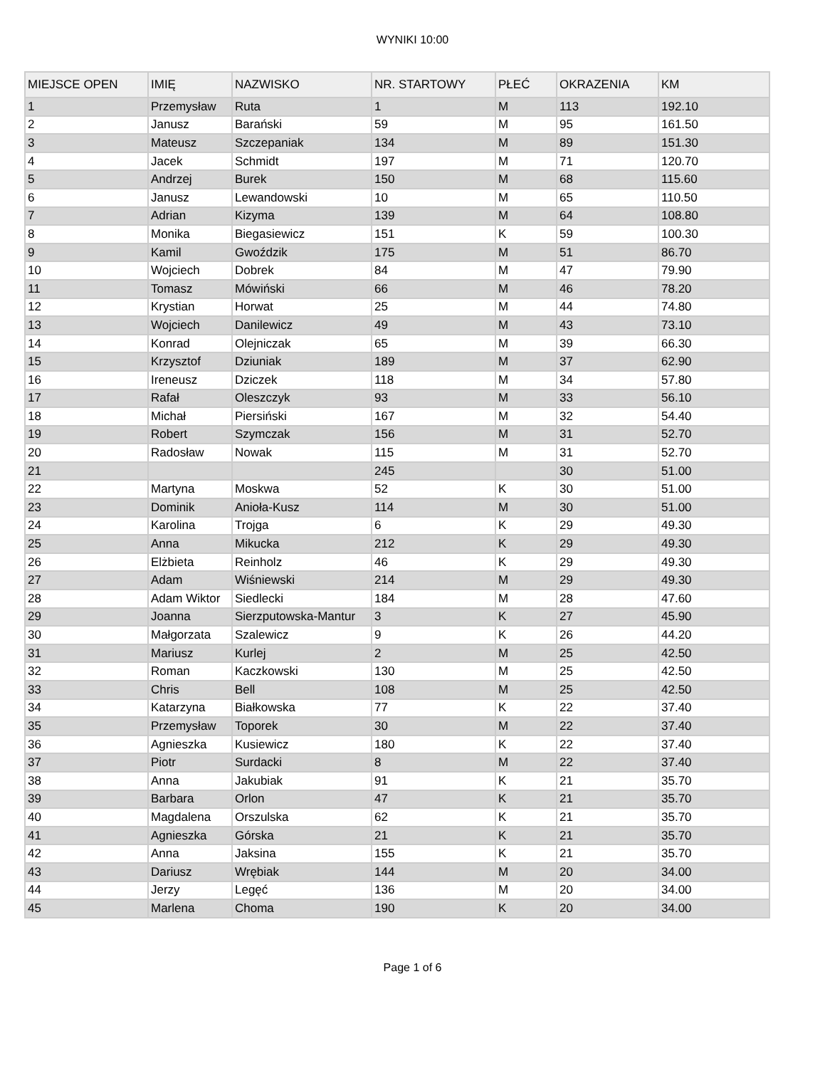WYNIKI 10:00
| MIEJSCE OPEN | IMIĘ | NAZWISKO | NR. STARTOWY | PŁEĆ | OKRAZENIA | KM |
| --- | --- | --- | --- | --- | --- | --- |
| 1 | Przemysław | Ruta | 1 | M | 113 | 192.10 |
| 2 | Janusz | Barański | 59 | M | 95 | 161.50 |
| 3 | Mateusz | Szczepaniak | 134 | M | 89 | 151.30 |
| 4 | Jacek | Schmidt | 197 | M | 71 | 120.70 |
| 5 | Andrzej | Burek | 150 | M | 68 | 115.60 |
| 6 | Janusz | Lewandowski | 10 | M | 65 | 110.50 |
| 7 | Adrian | Kizyma | 139 | M | 64 | 108.80 |
| 8 | Monika | Biegasiewicz | 151 | K | 59 | 100.30 |
| 9 | Kamil | Gwoździk | 175 | M | 51 | 86.70 |
| 10 | Wojciech | Dobrek | 84 | M | 47 | 79.90 |
| 11 | Tomasz | Mówiński | 66 | M | 46 | 78.20 |
| 12 | Krystian | Horwat | 25 | M | 44 | 74.80 |
| 13 | Wojciech | Danilewicz | 49 | M | 43 | 73.10 |
| 14 | Konrad | Olejniczak | 65 | M | 39 | 66.30 |
| 15 | Krzysztof | Dziuniak | 189 | M | 37 | 62.90 |
| 16 | Ireneusz | Dziczek | 118 | M | 34 | 57.80 |
| 17 | Rafał | Oleszczyk | 93 | M | 33 | 56.10 |
| 18 | Michał | Piersiński | 167 | M | 32 | 54.40 |
| 19 | Robert | Szymczak | 156 | M | 31 | 52.70 |
| 20 | Radosław | Nowak | 115 | M | 31 | 52.70 |
| 21 | | | 245 | | 30 | 51.00 |
| 22 | Martyna | Moskwa | 52 | K | 30 | 51.00 |
| 23 | Dominik | Anioła-Kusz | 114 | M | 30 | 51.00 |
| 24 | Karolina | Trojga | 6 | K | 29 | 49.30 |
| 25 | Anna | Mikucka | 212 | K | 29 | 49.30 |
| 26 | Elżbieta | Reinholz | 46 | K | 29 | 49.30 |
| 27 | Adam | Wiśniewski | 214 | M | 29 | 49.30 |
| 28 | Adam Wiktor | Siedlecki | 184 | M | 28 | 47.60 |
| 29 | Joanna | Sierzputowska-Mantur | 3 | K | 27 | 45.90 |
| 30 | Małgorzata | Szalewicz | 9 | K | 26 | 44.20 |
| 31 | Mariusz | Kurlej | 2 | M | 25 | 42.50 |
| 32 | Roman | Kaczkowski | 130 | M | 25 | 42.50 |
| 33 | Chris | Bell | 108 | M | 25 | 42.50 |
| 34 | Katarzyna | Białkowska | 77 | K | 22 | 37.40 |
| 35 | Przemysław | Toporek | 30 | M | 22 | 37.40 |
| 36 | Agnieszka | Kusiewicz | 180 | K | 22 | 37.40 |
| 37 | Piotr | Surdacki | 8 | M | 22 | 37.40 |
| 38 | Anna | Jakubiak | 91 | K | 21 | 35.70 |
| 39 | Barbara | Orlon | 47 | K | 21 | 35.70 |
| 40 | Magdalena | Orszulska | 62 | K | 21 | 35.70 |
| 41 | Agnieszka | Górska | 21 | K | 21 | 35.70 |
| 42 | Anna | Jaksina | 155 | K | 21 | 35.70 |
| 43 | Dariusz | Wrębiak | 144 | M | 20 | 34.00 |
| 44 | Jerzy | Legęć | 136 | M | 20 | 34.00 |
| 45 | Marlena | Choma | 190 | K | 20 | 34.00 |
Page 1 of 6